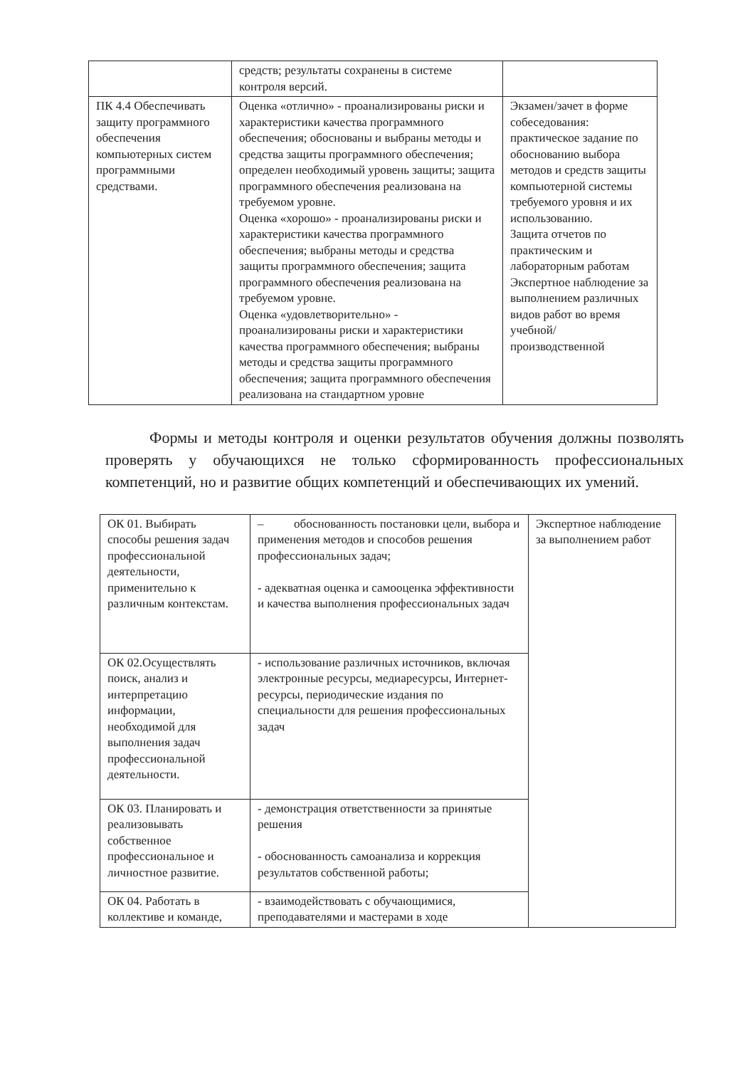| | средств; результаты сохранены в системе контроля версий. | |
| ПК 4.4 Обеспечивать защиту программного обеспечения компьютерных систем программными средствами. | Оценка «отлично» - проанализированы риски и характеристики качества программного обеспечения; обоснованы и выбраны методы и средства защиты программного обеспечения; определен необходимый уровень защиты; защита программного обеспечения реализована на требуемом уровне. Оценка «хорошо» - проанализированы риски и характеристики качества программного обеспечения; выбраны методы и средства защиты программного обеспечения; защита программного обеспечения реализована на требуемом уровне. Оценка «удовлетворительно» - проанализированы риски и характеристики качества программного обеспечения; выбраны методы и средства защиты программного обеспечения; защита программного обеспечения реализована на стандартном уровне | Экзамен/зачет в форме собеседования: практическое задание по обоснованию выбора методов и средств защиты компьютерной системы требуемого уровня и их использованию. Защита отчетов по практическим и лабораторным работам Экспертное наблюдение за выполнением различных видов работ во время учебной/ производственной |
Формы и методы контроля и оценки результатов обучения должны позволять проверять у обучающихся не только сформированность профессиональных компетенций, но и развитие общих компетенций и обеспечивающих их умений.
| ОК 01. Выбирать способы решения задач профессиональной деятельности, применительно к различным контекстам. | – обоснованность постановки цели, выбора и применения методов и способов решения профессиональных задач; - адекватная оценка и самооценка эффективности и качества выполнения профессиональных задач | Экспертное наблюдение за выполнением работ |
| ОК 02.Осуществлять поиск, анализ и интерпретацию информации, необходимой для выполнения задач профессиональной деятельности. | - использование различных источников, включая электронные ресурсы, медиаресурсы, Интернет-ресурсы, периодические издания по специальности для решения профессиональных задач | |
| ОК 03. Планировать и реализовывать собственное профессиональное и личностное развитие. | - демонстрация ответственности за принятые решения - обоснованность самоанализа и коррекция результатов собственной работы; | |
| ОК 04. Работать в коллективе и команде, | - взаимодействовать с обучающимися, преподавателями и мастерами в ходе | |